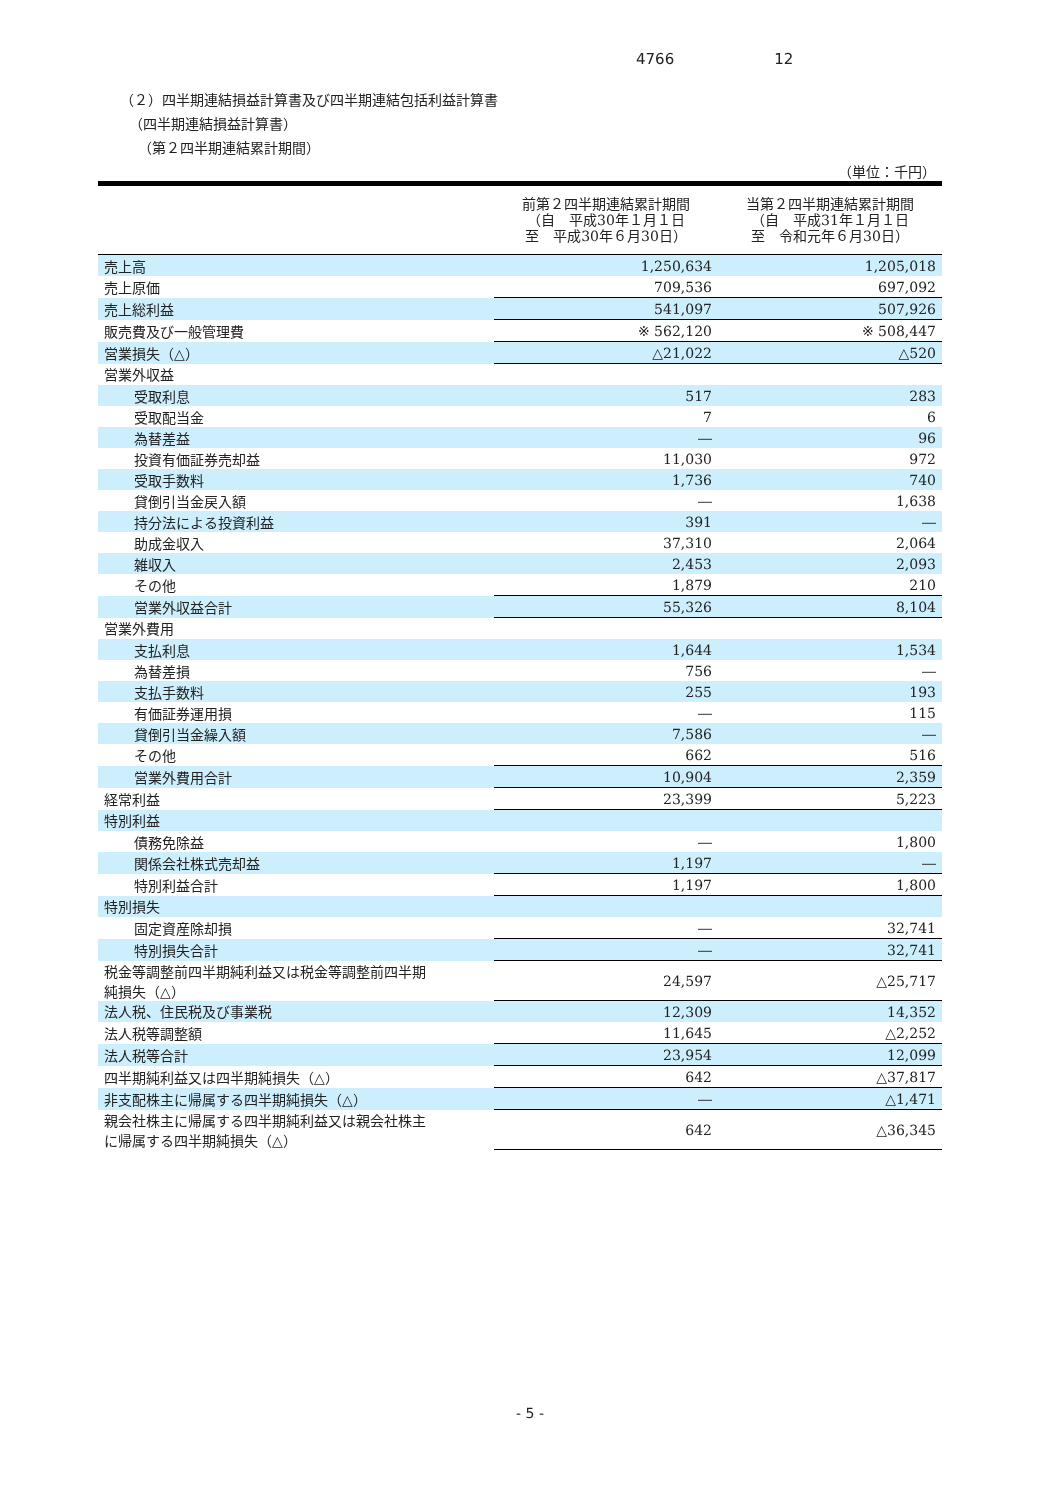4766 12
（２）四半期連結損益計算書及び四半期連結包括利益計算書
（四半期連結損益計算書）
（第２四半期連結累計期間）
| （単位：千円） | | |
| | 前第２四半期連結累計期間 （自 平成30年１月１日 至 平成30年６月30日） | 当第２四半期連結累計期間 （自 平成31年１月１日 至 令和元年６月30日） |
| 売上高 | 1,250,634 | 1,205,018 |
| 売上原価 | 709,536 | 697,092 |
| 売上総利益 | 541,097 | 507,926 |
| 販売費及び一般管理費 | ※ 562,120 | ※ 508,447 |
| 営業損失（△） | △21,022 | △520 |
| 営業外収益 | | |
| 受取利息 | 517 | 283 |
| 受取配当金 | 7 | 6 |
| 為替差益 | ― | 96 |
| 投資有価証券売却益 | 11,030 | 972 |
| 受取手数料 | 1,736 | 740 |
| 貸倒引当金戻入額 | ― | 1,638 |
| 持分法による投資利益 | 391 | ― |
| 助成金収入 | 37,310 | 2,064 |
| 雑収入 | 2,453 | 2,093 |
| その他 | 1,879 | 210 |
| 営業外収益合計 | 55,326 | 8,104 |
| 営業外費用 | | |
| 支払利息 | 1,644 | 1,534 |
| 為替差損 | 756 | ― |
| 支払手数料 | 255 | 193 |
| 有価証券運用損 | ― | 115 |
| 貸倒引当金繰入額 | 7,586 | ― |
| その他 | 662 | 516 |
| 営業外費用合計 | 10,904 | 2,359 |
| 経常利益 | 23,399 | 5,223 |
| 特別利益 | | |
| 債務免除益 | ― | 1,800 |
| 関係会社株式売却益 | 1,197 | ― |
| 特別利益合計 | 1,197 | 1,800 |
| 特別損失 | | |
| 固定資産除却損 | ― | 32,741 |
| 特別損失合計 | ― | 32,741 |
| 税金等調整前四半期純利益又は税金等調整前四半期 純損失（△） | 24,597 | △25,717 |
| 法人税、住民税及び事業税 | 12,309 | 14,352 |
| 法人税等調整額 | 11,645 | △2,252 |
| 法人税等合計 | 23,954 | 12,099 |
| 四半期純利益又は四半期純損失（△） | 642 | △37,817 |
| 非支配株主に帰属する四半期純損失（△） | ― | △1,471 |
| 親会社株主に帰属する四半期純利益又は親会社株主 に帰属する四半期純損失（△） | 642 | △36,345 |
- 5 -